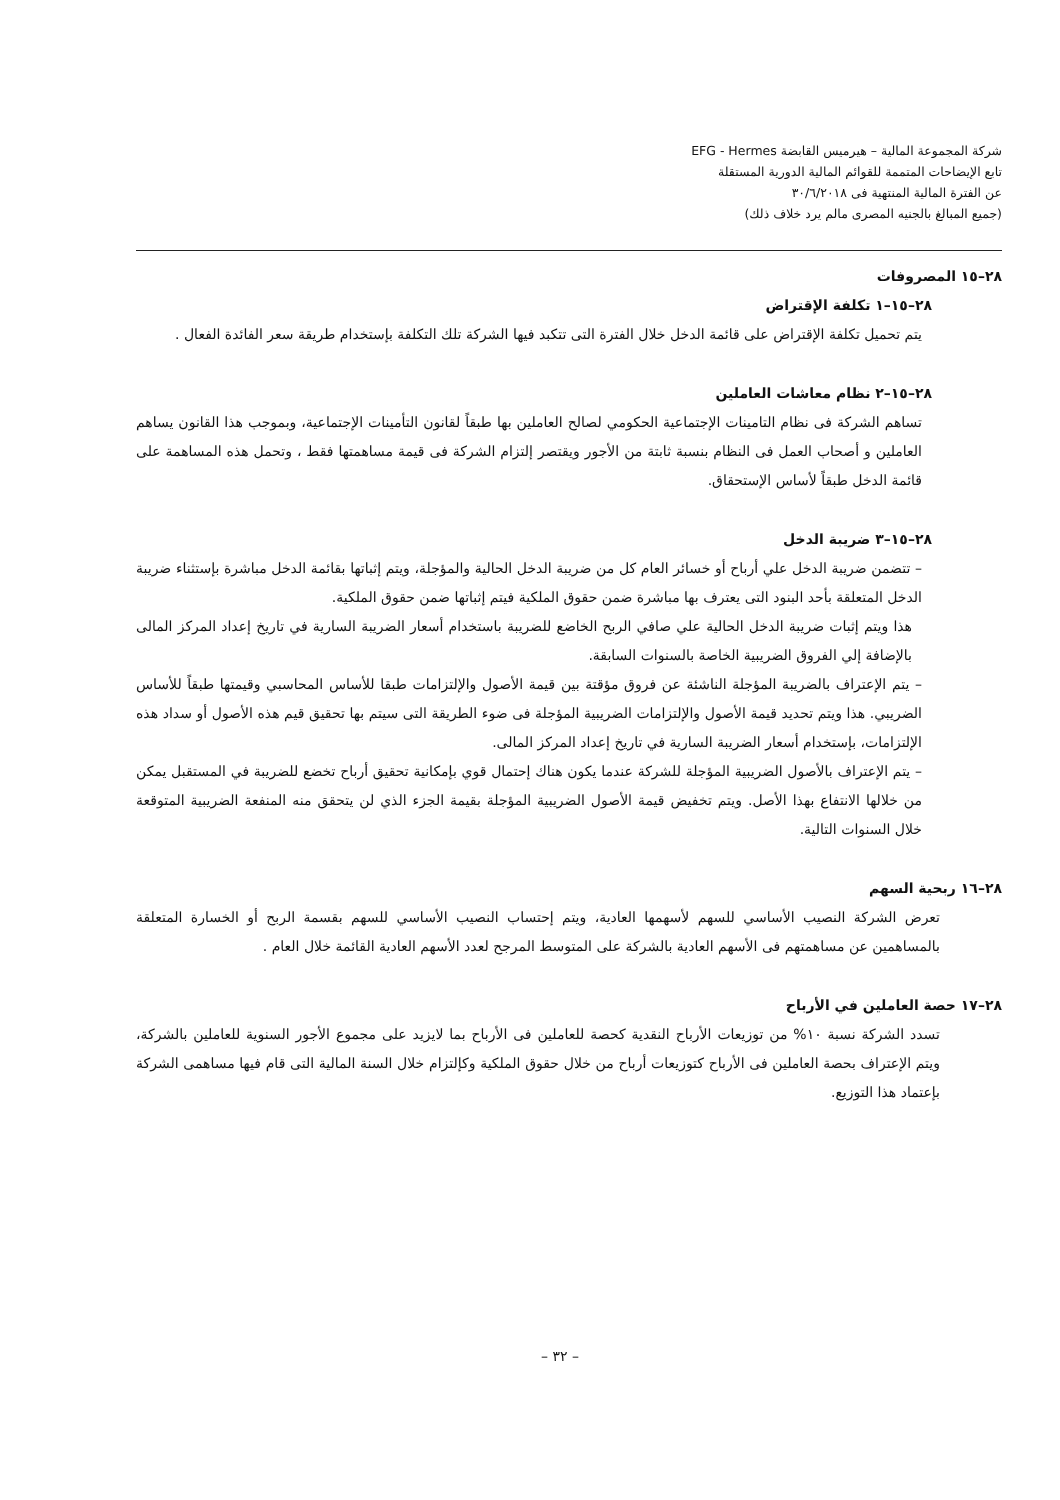شركة المجموعة المالية – هيرميس القابضة EFG - Hermes
تابع الإيضاحات المتممة للقوائم المالية الدورية المستقلة
عن الفترة المالية المنتهية فى ٣٠/٦/٢٠١٨
(جميع المبالغ بالجنيه المصرى مالم يرد خلاف ذلك)
٢٨–١٥ المصروفات
٢٨–١٥–١ تكلفة الإقتراض
يتم تحميل تكلفة الإقتراض على قائمة الدخل خلال الفترة التى تتكبد فيها الشركة تلك التكلفة بإستخدام طريقة سعر الفائدة الفعال .
٢٨–١٥–٢ نظام معاشات العاملين
تساهم الشركة فى نظام التامينات الإجتماعية الحكومي لصالح العاملين بها طبقاً لقانون التأمينات الإجتماعية، وبموجب هذا القانون يساهم العاملين و أصحاب العمل فى النظام بنسبة ثابتة من الأجور ويقتصر إلتزام الشركة فى قيمة مساهمتها فقط ، وتحمل هذه المساهمة على قائمة الدخل طبقاً لأساس الإستحقاق.
٢٨–١٥–٣ ضريبة الدخل
– تتضمن ضريبة الدخل علي أرباح أو خسائر العام كل من ضريبة الدخل الحالية والمؤجلة، ويتم إثباتها بقائمة الدخل مباشرة بإستثناء ضريبة الدخل المتعلقة بأحد البنود التى يعترف بها مباشرة ضمن حقوق الملكية فيتم إثباتها ضمن حقوق الملكية.
هذا ويتم إثبات ضريبة الدخل الحالية علي صافي الربح الخاضع للضريبة باستخدام أسعار الضريبة السارية في تاريخ إعداد المركز المالى بالإضافة إلي الفروق الضريبية الخاصة بالسنوات السابقة.
– يتم الإعتراف بالضريبة المؤجلة الناشئة عن فروق مؤقتة بين قيمة الأصول والإلتزامات طبقا للأساس المحاسبي وقيمتها طبقاً للأساس الضريبي. هذا ويتم تحديد قيمة الأصول والإلتزامات الضريبية المؤجلة فى ضوء الطريقة التى سيتم بها تحقيق قيم هذه الأصول أو سداد هذه الإلتزامات، بإستخدام أسعار الضريبة السارية في تاريخ إعداد المركز المالى.
– يتم الإعتراف بالأصول الضريبية المؤجلة للشركة عندما يكون هناك إحتمال قوي بإمكانية تحقيق أرباح تخضع للضريبة في المستقبل يمكن من خلالها الانتفاع بهذا الأصل. ويتم تخفيض قيمة الأصول الضريبية المؤجلة بقيمة الجزء الذي لن يتحقق منه المنفعة الضريبية المتوقعة خلال السنوات التالية.
٢٨–١٦ ربحية السهم
تعرض الشركة النصيب الأساسي للسهم لأسهمها العادية، ويتم إحتساب النصيب الأساسي للسهم بقسمة الربح أو الخسارة المتعلقة بالمساهمين عن مساهمتهم فى الأسهم العادية بالشركة على المتوسط المرجح لعدد الأسهم العادية القائمة خلال العام .
٢٨–١٧ حصة العاملين في الأرباح
تسدد الشركة نسبة ١٠% من توزيعات الأرباح النقدية كحصة للعاملين فى الأرباح بما لايزيد على مجموع الأجور السنوية للعاملين بالشركة، ويتم الإعتراف بحصة العاملين فى الأرباح كتوزيعات أرباح من خلال حقوق الملكية وكإلتزام خلال السنة المالية التى قام فيها مساهمى الشركة بإعتماد هذا التوزيع.
– ٣٢ –